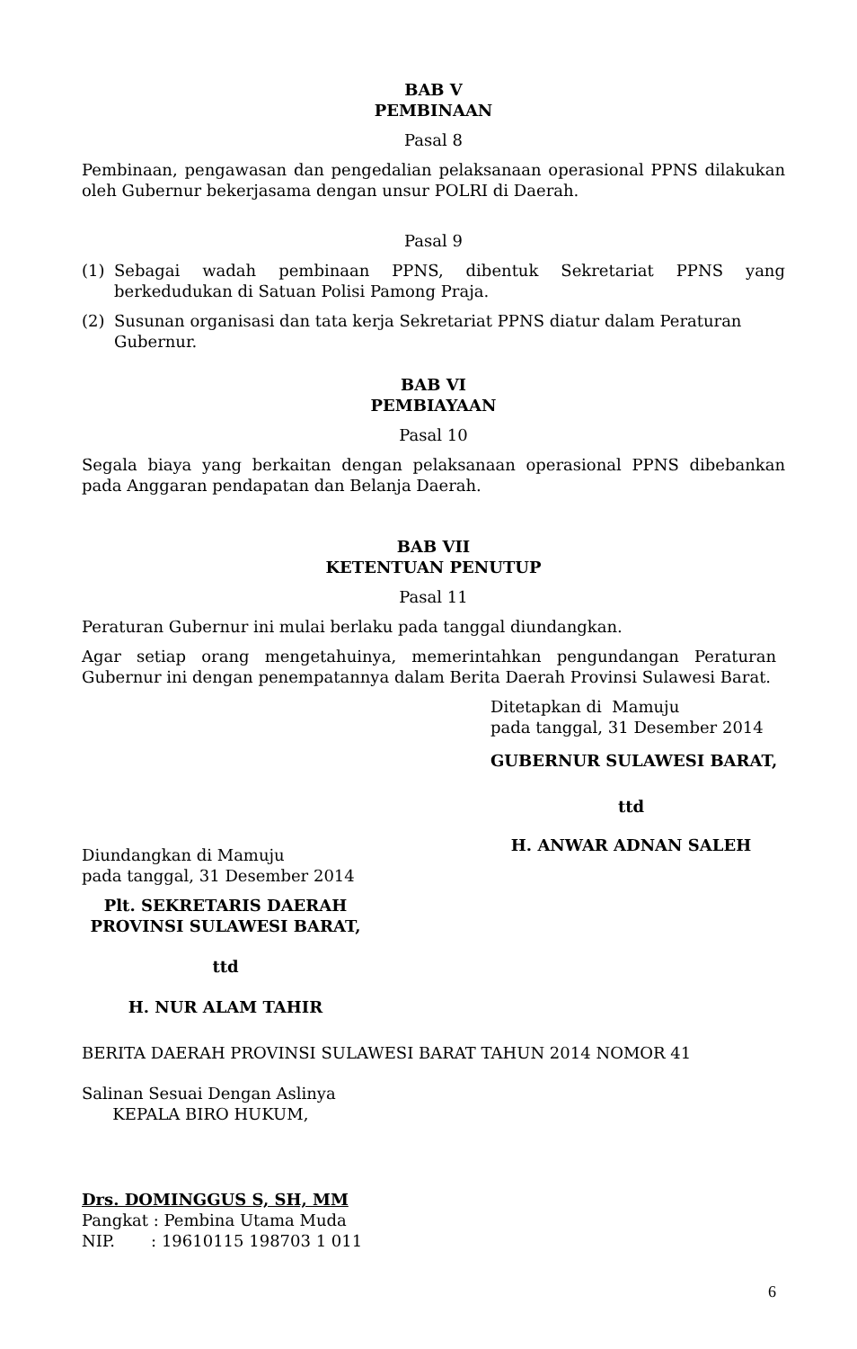BAB V
PEMBINAAN
Pasal 8
Pembinaan, pengawasan dan pengedalian pelaksanaan operasional PPNS dilakukan oleh Gubernur bekerjasama dengan unsur POLRI di Daerah.
Pasal 9
(1) Sebagai wadah pembinaan PPNS, dibentuk Sekretariat PPNS yang berkedudukan di Satuan Polisi Pamong Praja.
(2) Susunan organisasi dan tata kerja Sekretariat PPNS diatur dalam Peraturan Gubernur.
BAB VI
PEMBIAYAAN
Pasal 10
Segala biaya yang berkaitan dengan pelaksanaan operasional PPNS dibebankan pada Anggaran pendapatan dan Belanja Daerah.
BAB VII
KETENTUAN PENUTUP
Pasal 11
Peraturan Gubernur ini mulai berlaku pada tanggal diundangkan.
Agar setiap orang mengetahuinya, memerintahkan pengundangan Peraturan Gubernur ini dengan penempatannya dalam Berita Daerah Provinsi Sulawesi Barat.
Ditetapkan di Mamuju
pada tanggal, 31 Desember 2014
GUBERNUR SULAWESI BARAT,
Diundangkan di Mamuju
pada tanggal, 31 Desember 2014
Plt. SEKRETARIS DAERAH
PROVINSI SULAWESI BARAT,
ttd
H. NUR ALAM TAHIR
ttd
H. ANWAR ADNAN SALEH
BERITA DAERAH PROVINSI SULAWESI BARAT TAHUN 2014 NOMOR 41
Salinan Sesuai Dengan Aslinya
KEPALA BIRO HUKUM,
Drs. DOMINGGUS S, SH, MM
Pangkat : Pembina Utama Muda
NIP. : 19610115 198703 1 011
6